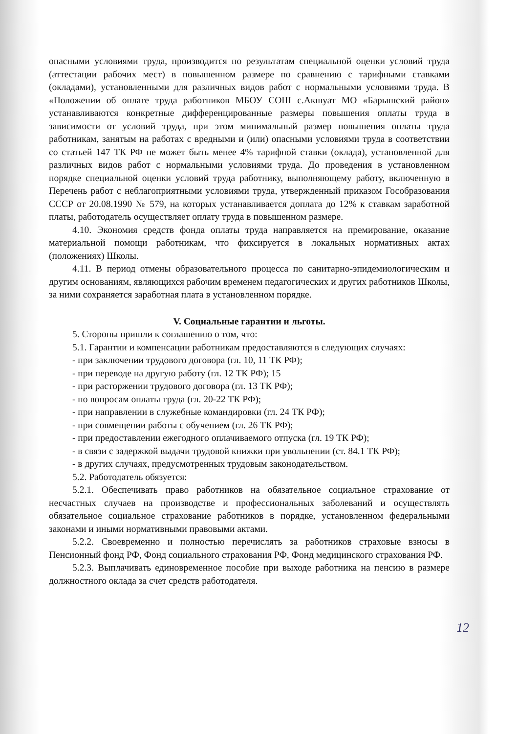опасными условиями труда, производится по результатам специальной оценки условий труда (аттестации рабочих мест) в повышенном размере по сравнению с тарифными ставками (окладами), установленными для различных видов работ с нормальными условиями труда. В «Положении об оплате труда работников МБОУ СОШ с.Акшуат МО «Барышский район» устанавливаются конкретные дифференцированные размеры повышения оплаты труда в зависимости от условий труда, при этом минимальный размер повышения оплаты труда работникам, занятым на работах с вредными и (или) опасными условиями труда в соответствии со статьей 147 ТК РФ не может быть менее 4% тарифной ставки (оклада), установленной для различных видов работ с нормальными условиями труда. До проведения в установленном порядке специальной оценки условий труда работнику, выполняющему работу, включенную в Перечень работ с неблагоприятными условиями труда, утвержденный приказом Гособразования СССР от 20.08.1990 № 579, на которых устанавливается доплата до 12% к ставкам заработной платы, работодатель осуществляет оплату труда в повышенном размере.
4.10. Экономия средств фонда оплаты труда направляется на премирование, оказание материальной помощи работникам, что фиксируется в локальных нормативных актах (положениях) Школы.
4.11. В период отмены образовательного процесса по санитарно-эпидемиологическим и другим основаниям, являющихся рабочим временем педагогических и других работников Школы, за ними сохраняется заработная плата в установленном порядке.
V. Социальные гарантии и льготы.
5. Стороны пришли к соглашению о том, что:
5.1. Гарантии и компенсации работникам предоставляются в следующих случаях:
- при заключении трудового договора (гл. 10, 11 ТК РФ);
- при переводе на другую работу (гл. 12 ТК РФ); 15
- при расторжении трудового договора (гл. 13 ТК РФ);
- по вопросам оплаты труда (гл. 20-22 ТК РФ);
- при направлении в служебные командировки (гл. 24 ТК РФ);
- при совмещении работы с обучением (гл. 26 ТК РФ);
- при предоставлении ежегодного оплачиваемого отпуска (гл. 19 ТК РФ);
- в связи с задержкой выдачи трудовой книжки при увольнении (ст. 84.1 ТК РФ);
- в других случаях, предусмотренных трудовым законодательством.
5.2. Работодатель обязуется:
5.2.1. Обеспечивать право работников на обязательное социальное страхование от несчастных случаев на производстве и профессиональных заболеваний и осуществлять обязательное социальное страхование работников в порядке, установленном федеральными законами и иными нормативными правовыми актами.
5.2.2. Своевременно и полностью перечислять за работников страховые взносы в Пенсионный фонд РФ, Фонд социального страхования РФ, Фонд медицинского страхования РФ.
5.2.3. Выплачивать единовременное пособие при выходе работника на пенсию в размере должностного оклада за счет средств работодателя.
12